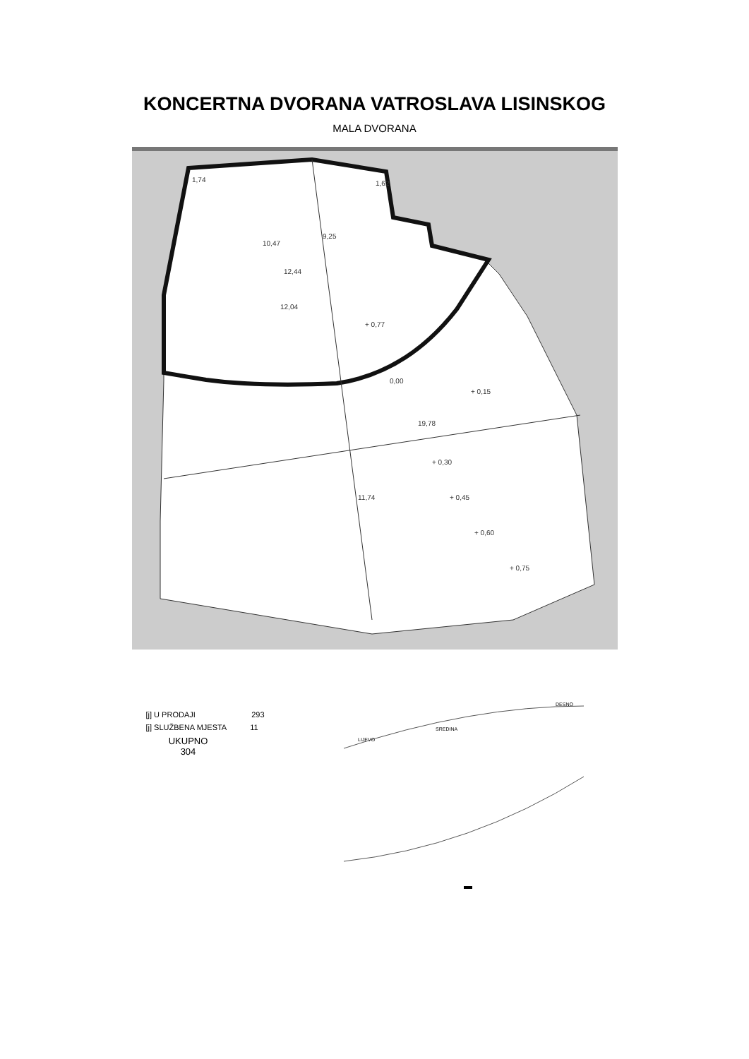KONCERTNA DVORANA VATROSLAVA LISINSKOG
MALA DVORANA
12,44
12,04
19,78
0,00
+ 0,15
+ 0,30
+ 0,45
+ 0,60
+ 0,75
+ 0,77
11,74
10,47
9,25
1,74
1,62
[j] U PRODAJI 293
[j] SLUŽBENA MJESTA 11
UKUPNO
304
LIJEVO
SREDINA
DESNO